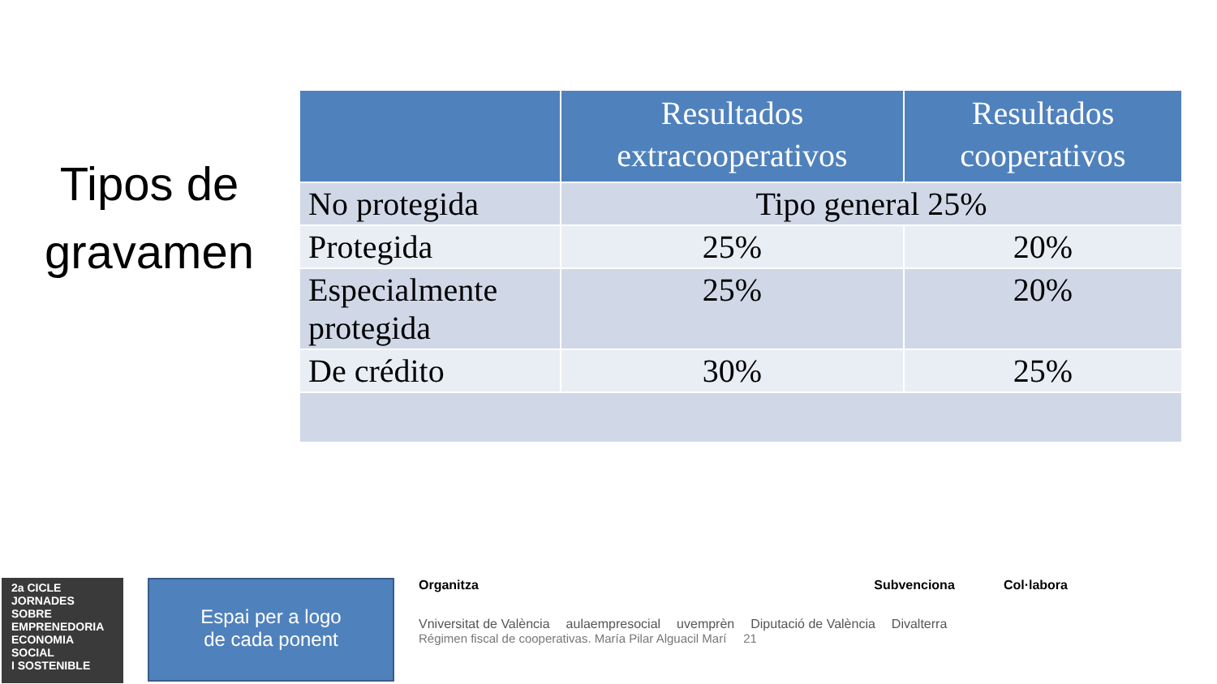Tipos de
gravamen
| | Resultados extracooperativos | Resultados cooperativos |
| --- | --- | --- |
| No protegida | Tipo general 25% | |
| Protegida | 25% | 20% |
| Especialmente protegida | 25% | 20% |
| De crédito | 30% | 25% |
2a CICLE
JORNADES SOBRE
EMPRENEDORIA
ECONOMIA SOCIAL
I SOSTENIBLE
Espai per a logo
de cada ponent
Organitza Subvenciona Col·labora
Vniversitat de València aulaempresocial uvemprèn Diputació de València Divalterra
Régimen fiscal de cooperativas. María Pilar Alguacil Marí 21